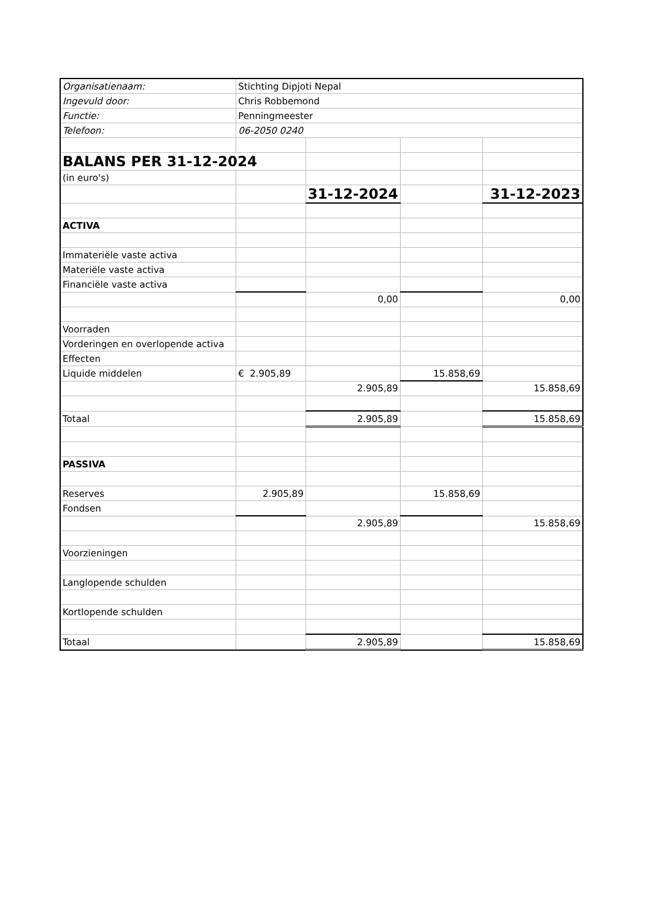| Organisatienaam: | Stichting Dipjoti Nepal | | | |
| Ingevuld door: | Chris Robbemond | | | |
| Functie: | Penningmeester | | | |
| Telefoon: | 06-2050 0240 | | | |
| BALANS PER 31-12-2024 | | | | |
| (in euro's) | | | | |
| | | 31-12-2024 | | 31-12-2023 |
| ACTIVA | | | | |
| Immateriële vaste activa | | | | |
| Materiële vaste activa | | | | |
| Financiële vaste activa | | | | |
| | | 0,00 | | 0,00 |
| Voorraden | | | | |
| Vorderingen en overlopende activa | | | | |
| Effecten | | | | |
| Liquide middelen | € 2.905,89 | | 15.858,69 | |
| | | 2.905,89 | | 15.858,69 |
| Totaal | | 2.905,89 | | 15.858,69 |
| PASSIVA | | | | |
| Reserves | 2.905,89 | | 15.858,69 | |
| Fondsen | | | | |
| | | 2.905,89 | | 15.858,69 |
| Voorzieningen | | | | |
| Langlopende schulden | | | | |
| Kortlopende schulden | | | | |
| Totaal | | 2.905,89 | | 15.858,69 |